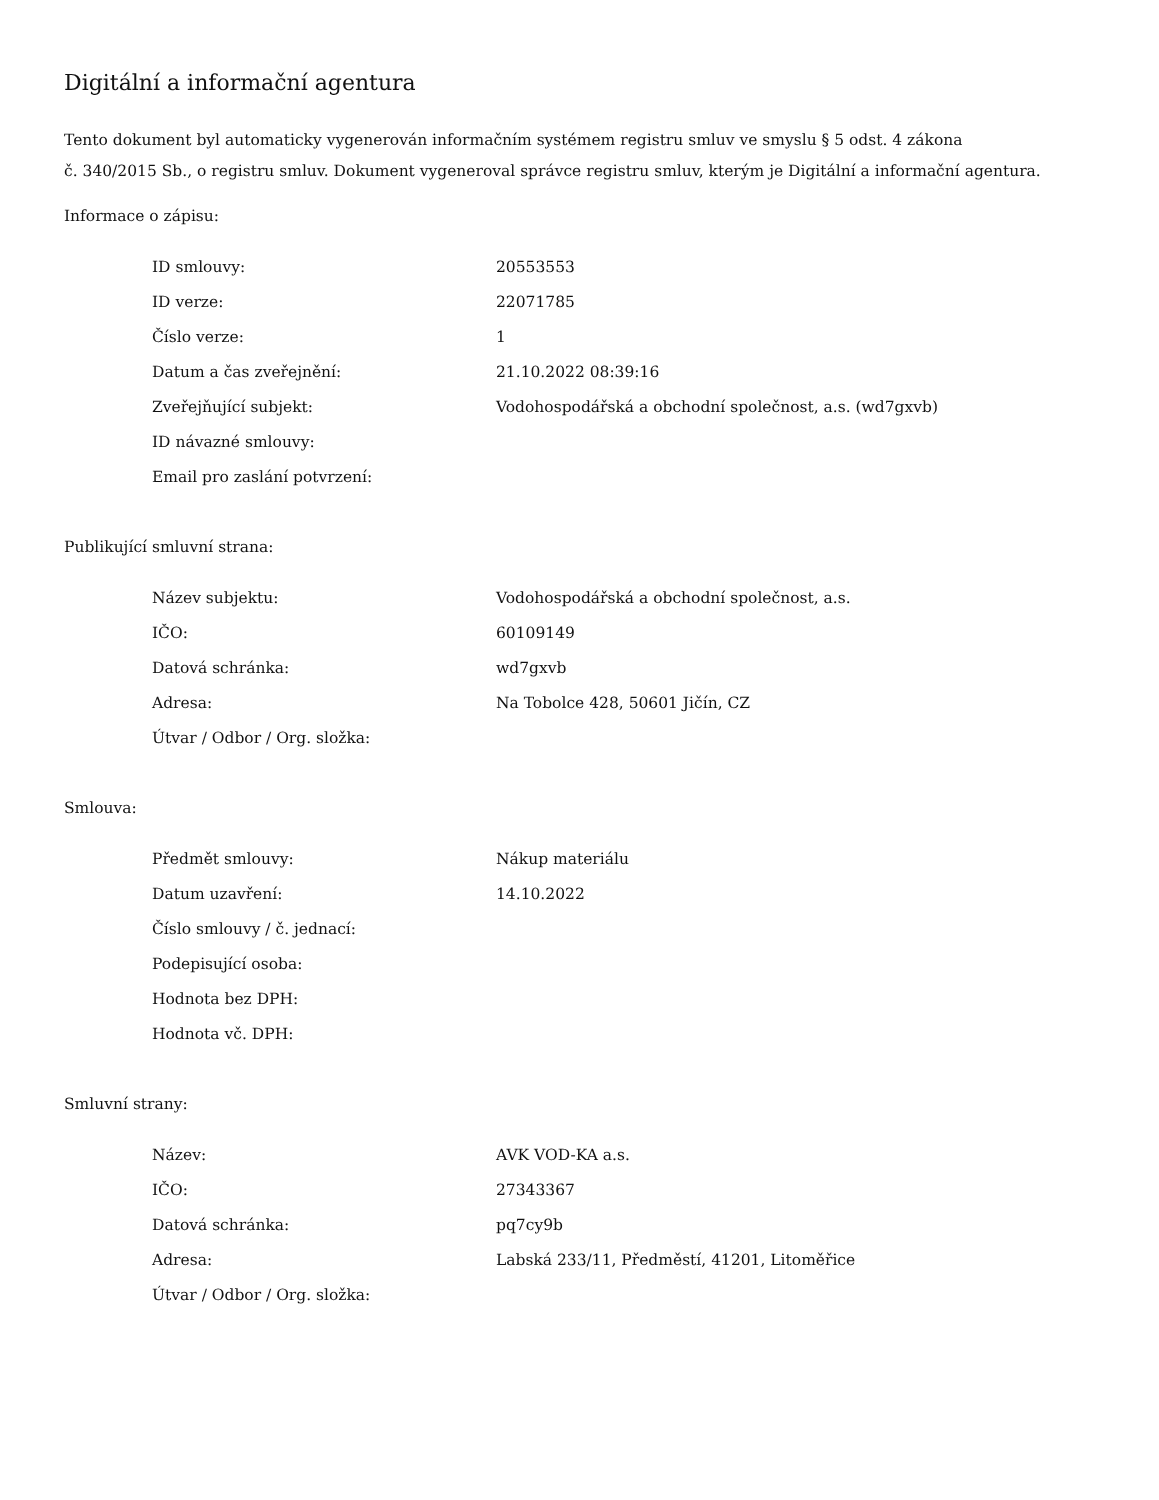Digitální a informační agentura
Tento dokument byl automaticky vygenerován informačním systémem registru smluv ve smyslu § 5 odst. 4 zákona
č. 340/2015 Sb., o registru smluv. Dokument vygeneroval správce registru smluv, kterým je Digitální a informační agentura.
Informace o zápisu:
| ID smlouvy: | 20553553 |
| ID verze: | 22071785 |
| Číslo verze: | 1 |
| Datum a čas zveřejnění: | 21.10.2022 08:39:16 |
| Zveřejňující subjekt: | Vodohospodářská a obchodní společnost, a.s. (wd7gxvb) |
| ID návazné smlouvy: | |
| Email pro zaslání potvrzení: | |
Publikující smluvní strana:
| Název subjektu: | Vodohospodářská a obchodní společnost, a.s. |
| IČO: | 60109149 |
| Datová schránka: | wd7gxvb |
| Adresa: | Na Tobolce 428, 50601 Jičín, CZ |
| Útvar / Odbor / Org. složka: | |
Smlouva:
| Předmět smlouvy: | Nákup materiálu |
| Datum uzavření: | 14.10.2022 |
| Číslo smlouvy / č. jednací: | |
| Podepisující osoba: | |
| Hodnota bez DPH: | |
| Hodnota vč. DPH: | |
Smluvní strany:
| Název: | AVK VOD-KA a.s. |
| IČO: | 27343367 |
| Datová schránka: | pq7cy9b |
| Adresa: | Labská 233/11, Předměstí, 41201, Litoměřice |
| Útvar / Odbor / Org. složka: | |